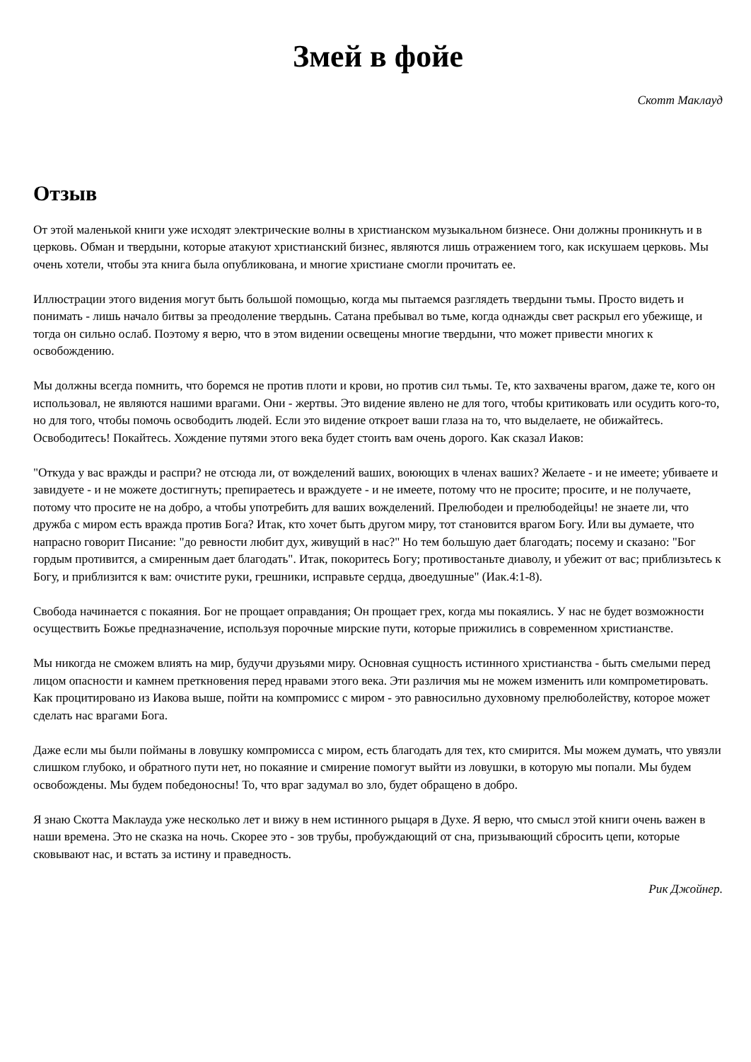Змей в фойе
Скотт Маклауд
Отзыв
От этой маленькой книги уже исходят электрические волны в христианском музыкальном бизнесе. Они должны проникнуть и в церковь. Обман и твердыни, которые атакуют христианский бизнес, являются лишь отражением того, как искушаем церковь. Мы очень хотели, чтобы эта книга была опубликована, и многие христиане смогли прочитать ее.
Иллюстрации этого видения могут быть большой помощью, когда мы пытаемся разглядеть твердыни тьмы. Просто видеть и понимать - лишь начало битвы за преодоление твердынь. Сатана пребывал во тьме, когда однажды свет раскрыл его убежище, и тогда он сильно ослаб. Поэтому я верю, что в этом видении освещены многие твердыни, что может привести многих к освобождению.
Мы должны всегда помнить, что боремся не против плоти и крови, но против сил тьмы. Те, кто захвачены врагом, даже те, кого он использовал, не являются нашими врагами. Они - жертвы. Это видение явлено не для того, чтобы критиковать или осудить кого-то, но для того, чтобы помочь освободить людей. Если это видение откроет ваши глаза на то, что выделаете, не обижайтесь. Освободитесь! Покайтесь. Хождение путями этого века будет стоить вам очень дорого. Как сказал Иаков:
"Откуда у вас вражды и распри? не отсюда ли, от вожделений ваших, воюющих в членах ваших? Желаете - и не имеете; убиваете и завидуете - и не можете достигнуть; препираетесь и враждуете - и не имеете, потому что не просите; просите, и не получаете, потому что просите не на добро, а чтобы употребить для ваших вожделений. Прелюбодеи и прелюбодейцы! не знаете ли, что дружба с миром есть вражда против Бога? Итак, кто хочет быть другом миру, тот становится врагом Богу. Или вы думаете, что напрасно говорит Писание: "до ревности любит дух, живущий в нас?" Но тем большую дает благодать; посему и сказано: "Бог гордым противится, а смиренным дает благодать". Итак, покоритесь Богу; противостаньте диаволу, и убежит от вас; приблизьтесь к Богу, и приблизится к вам: очистите руки, грешники, исправьте сердца, двоедушные" (Иак.4:1-8).
Свобода начинается с покаяния. Бог не прощает оправдания; Он прощает грех, когда мы покаялись. У нас не будет возможности осуществить Божье предназначение, используя порочные мирские пути, которые прижились в современном христианстве.
Мы никогда не сможем влиять на мир, будучи друзьями миру. Основная сущность истинного христианства - быть смелыми перед лицом опасности и камнем преткновения перед нравами этого века. Эти различия мы не можем изменить или компрометировать. Как процитировано из Иакова выше, пойти на компромисс с миром - это равносильно духовному прелюболейству, которое может сделать нас врагами Бога.
Даже если мы были пойманы в ловушку компромисса с миром, есть благодать для тех, кто смирится. Мы можем думать, что увязли слишком глубоко, и обратного пути нет, но покаяние и смирение помогут выйти из ловушки, в которую мы попали. Мы будем освобождены. Мы будем победоносны! То, что враг задумал во зло, будет обращено в добро.
Я знаю Скотта Маклауда уже несколько лет и вижу в нем истинного рыцаря в Духе. Я верю, что смысл этой книги очень важен в наши времена. Это не сказка на ночь. Скорее это - зов трубы, пробуждающий от сна, призывающий сбросить цепи, которые сковывают нас, и встать за истину и праведность.
Рик Джойнер.